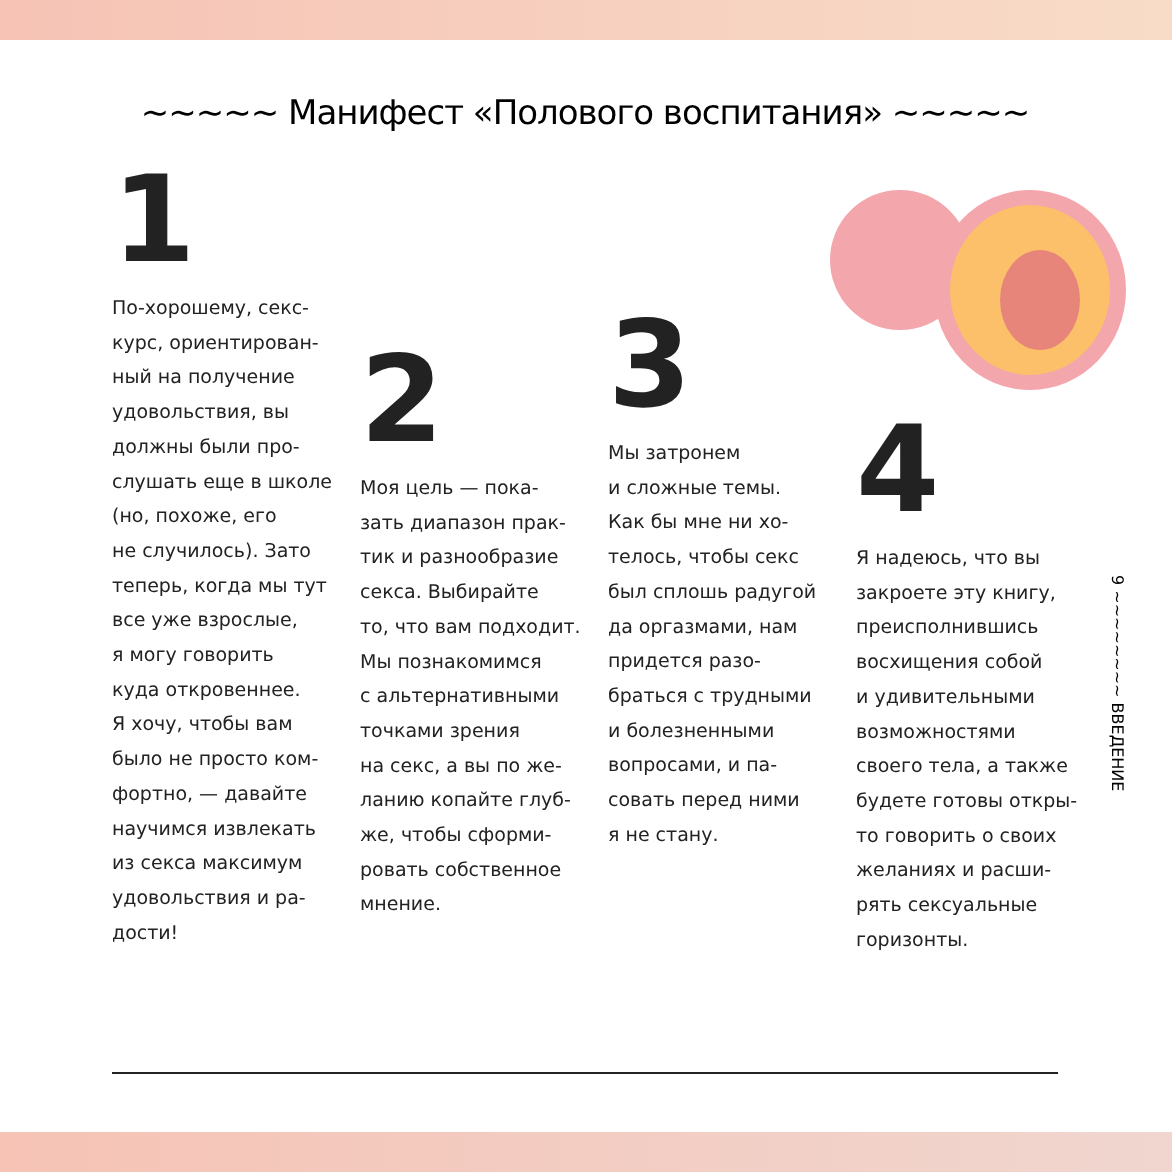~~~~~ Манифест «Полового воспитания» ~~~~~
1
По-хорошему, секс-
курс, ориентирован-
ный на получение
удовольствия, вы
должны были про-
слушать еще в школе
(но, похоже, его
не случилось). Зато
теперь, когда мы тут
все уже взрослые,
я могу говорить
куда откровеннее.
Я хочу, чтобы вам
было не просто ком-
фортно, — давайте
научимся извлекать
из секса максимум
удовольствия и ра-
дости!
2
Моя цель — пока-
зать диапазон прак-
тик и разнообразие
секса. Выбирайте
то, что вам подходит.
Мы познакомимся
с альтернативными
точками зрения
на секс, а вы по же-
ланию копайте глуб-
же, чтобы сформи-
ровать собственное
мнение.
3
Мы затронем
и сложные темы.
Как бы мне ни хо-
телось, чтобы секс
был сплошь радугой
да оргазмами, нам
придется разо-
браться с трудными
и болезненными
вопросами, и па-
совать перед ними
я не стану.
4
Я надеюсь, что вы
закроете эту книгу,
преисполнившись
восхищения собой
и удивительными
возможностями
своего тела, а также
будете готовы откры-
то говорить о своих
желаниях и расши-
рять сексуальные
горизонты.
9 ~~~~~~~~ ВВЕДЕНИЕ